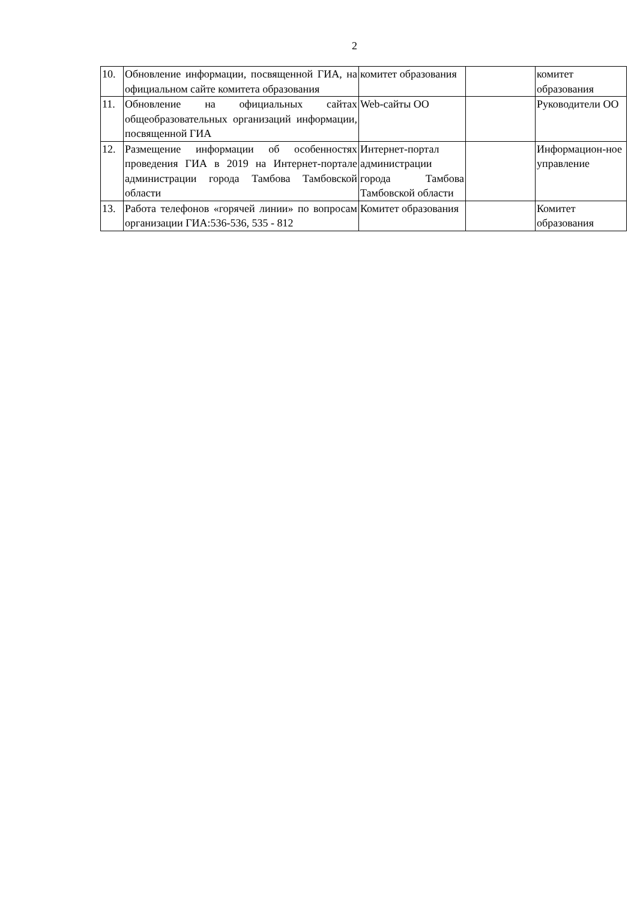2
| 10. | Обновление информации, посвященной ГИА, на официальном сайте комитета образования | комитет образования | | комитет образования |
| 11. | Обновление на официальных сайтах общеобразовательных организаций информации, посвященной ГИА | Web-сайты ОО | | Руководители ОО |
| 12. | Размещение информации об особенностях проведения ГИА в 2019 на Интернет-портале администрации города Тамбова Тамбовской области | Интернет-портал администрации города Тамбова Тамбовской области | | Информацион-ное управление |
| 13. | Работа телефонов «горячей линии» по вопросам организации ГИА:536-536, 535 - 812 | Комитет образования | | Комитет образования |